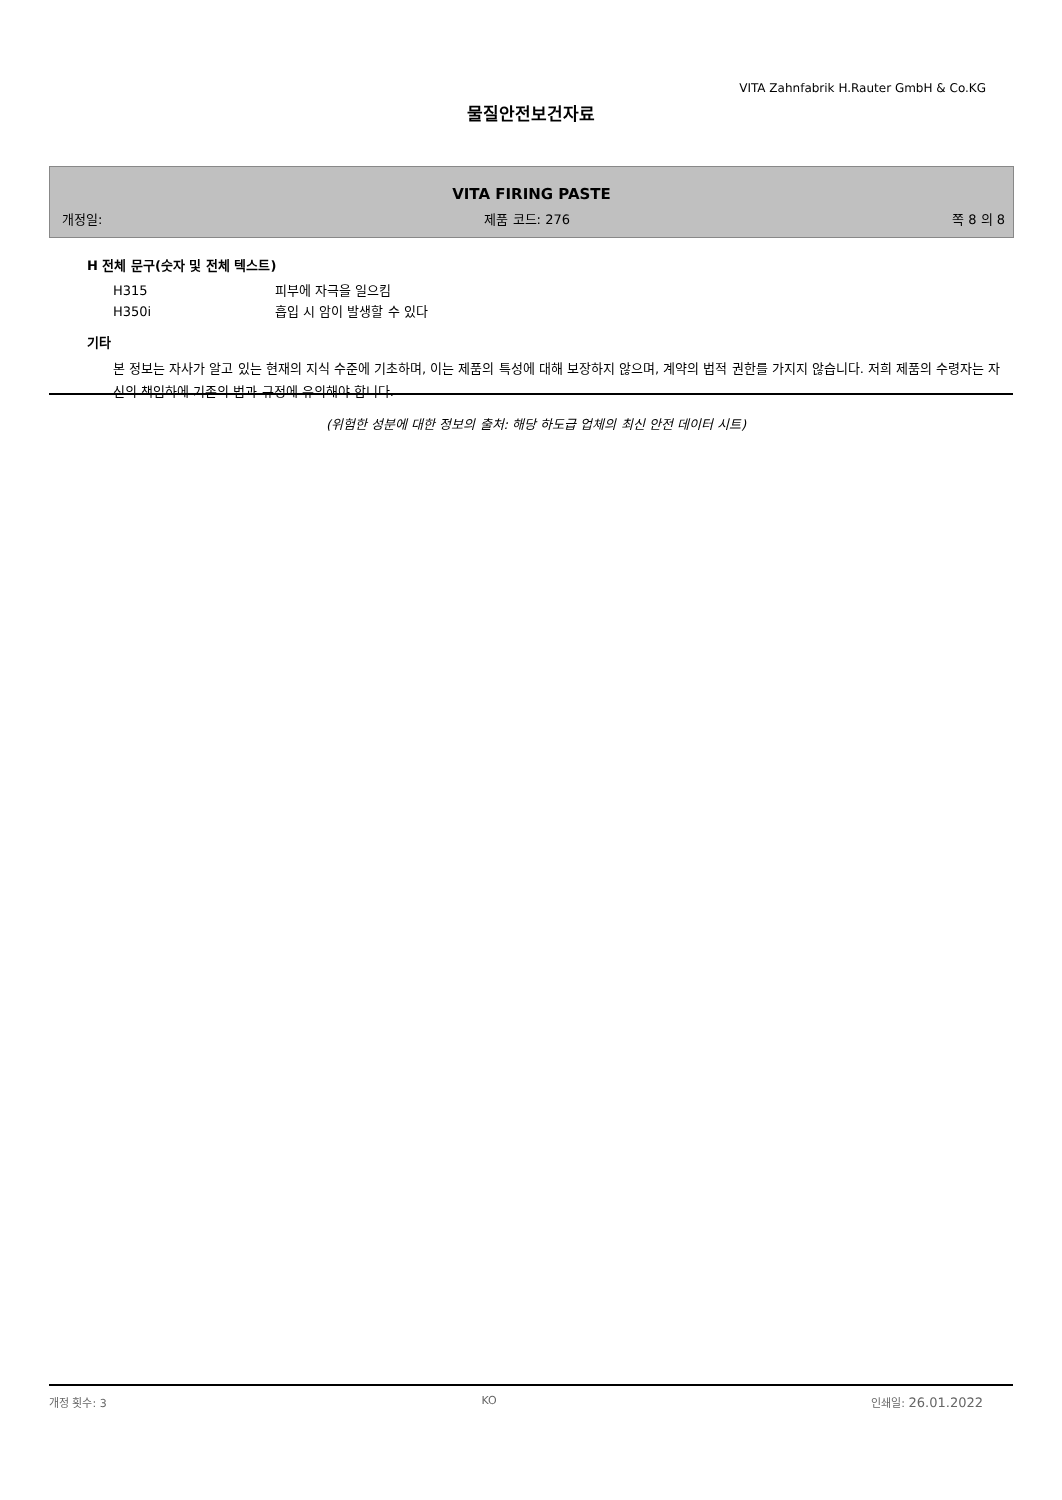VITA Zahnfabrik H.Rauter GmbH & Co.KG
물질안전보건자료
VITA FIRING PASTE
개정일: 제품 코드: 276 쪽 8 의 8
H 전체 문구(숫자 및 전체 텍스트)
H315 피부에 자극을 일으킴
H350i 흡입 시 암이 발생할 수 있다
기타
본 정보는 자사가 알고 있는 현재의 지식 수준에 기초하며, 이는 제품의 특성에 대해 보장하지 않으며, 계약의 법적 권한를 가지지 않습니다. 저희 제품의 수령자는 자신의 책임하에 기존의 법과 규정에 유의해야 합니다.
(위험한 성분에 대한 정보의 출처: 해당 하도급 업체의 최신 안전 데이터 시트)
개정 횟수: 3 KO 인쇄일: 26.01.2022